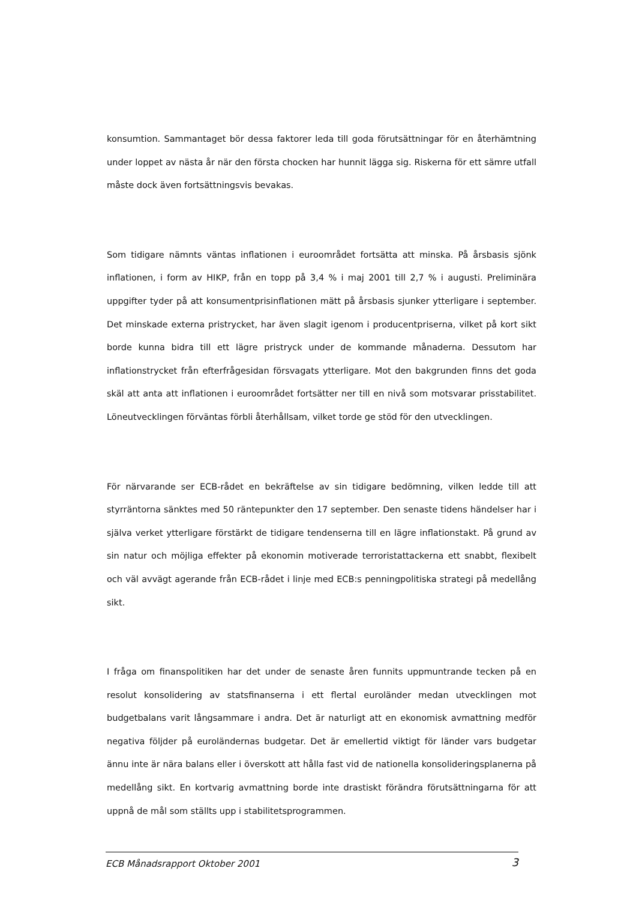konsumtion. Sammantaget bör dessa faktorer leda till goda förutsättningar för en återhämtning under loppet av nästa år när den första chocken har hunnit lägga sig. Riskerna för ett sämre utfall måste dock även fortsättningsvis bevakas.
Som tidigare nämnts väntas inflationen i euroområdet fortsätta att minska. På årsbasis sjönk inflationen, i form av HIKP, från en topp på 3,4 % i maj 2001 till 2,7 % i augusti. Preliminära uppgifter tyder på att konsumentprisinflationen mätt på årsbasis sjunker ytterligare i september. Det minskade externa pristrycket, har även slagit igenom i producentpriserna, vilket på kort sikt borde kunna bidra till ett lägre pristryck under de kommande månaderna. Dessutom har inflationstrycket från efterfrågesidan försvagats ytterligare. Mot den bakgrunden finns det goda skäl att anta att inflationen i euroområdet fortsätter ner till en nivå som motsvarar prisstabilitet. Löneutvecklingen förväntas förbli återhållsam, vilket torde ge stöd för den utvecklingen.
För närvarande ser ECB-rådet en bekräftelse av sin tidigare bedömning, vilken ledde till att styrräntorna sänktes med 50 räntepunkter den 17 september. Den senaste tidens händelser har i själva verket ytterligare förstärkt de tidigare tendenserna till en lägre inflationstakt. På grund av sin natur och möjliga effekter på ekonomin motiverade terroristattackerna ett snabbt, flexibelt och väl avvägt agerande från ECB-rådet i linje med ECB:s penningpolitiska strategi på medellång sikt.
I fråga om finanspolitiken har det under de senaste åren funnits uppmuntrande tecken på en resolut konsolidering av statsfinanserna i ett flertal euroländer medan utvecklingen mot budgetbalans varit långsammare i andra. Det är naturligt att en ekonomisk avmattning medför negativa följder på euroländernas budgetar. Det är emellertid viktigt för länder vars budgetar ännu inte är nära balans eller i överskott att hålla fast vid de nationella konsolideringsplanerna på medellång sikt. En kortvarig avmattning borde inte drastiskt förändra förutsättningarna för att uppnå de mål som ställts upp i stabilitetsprogrammen.
ECB Månadsrapport Oktober 2001 3